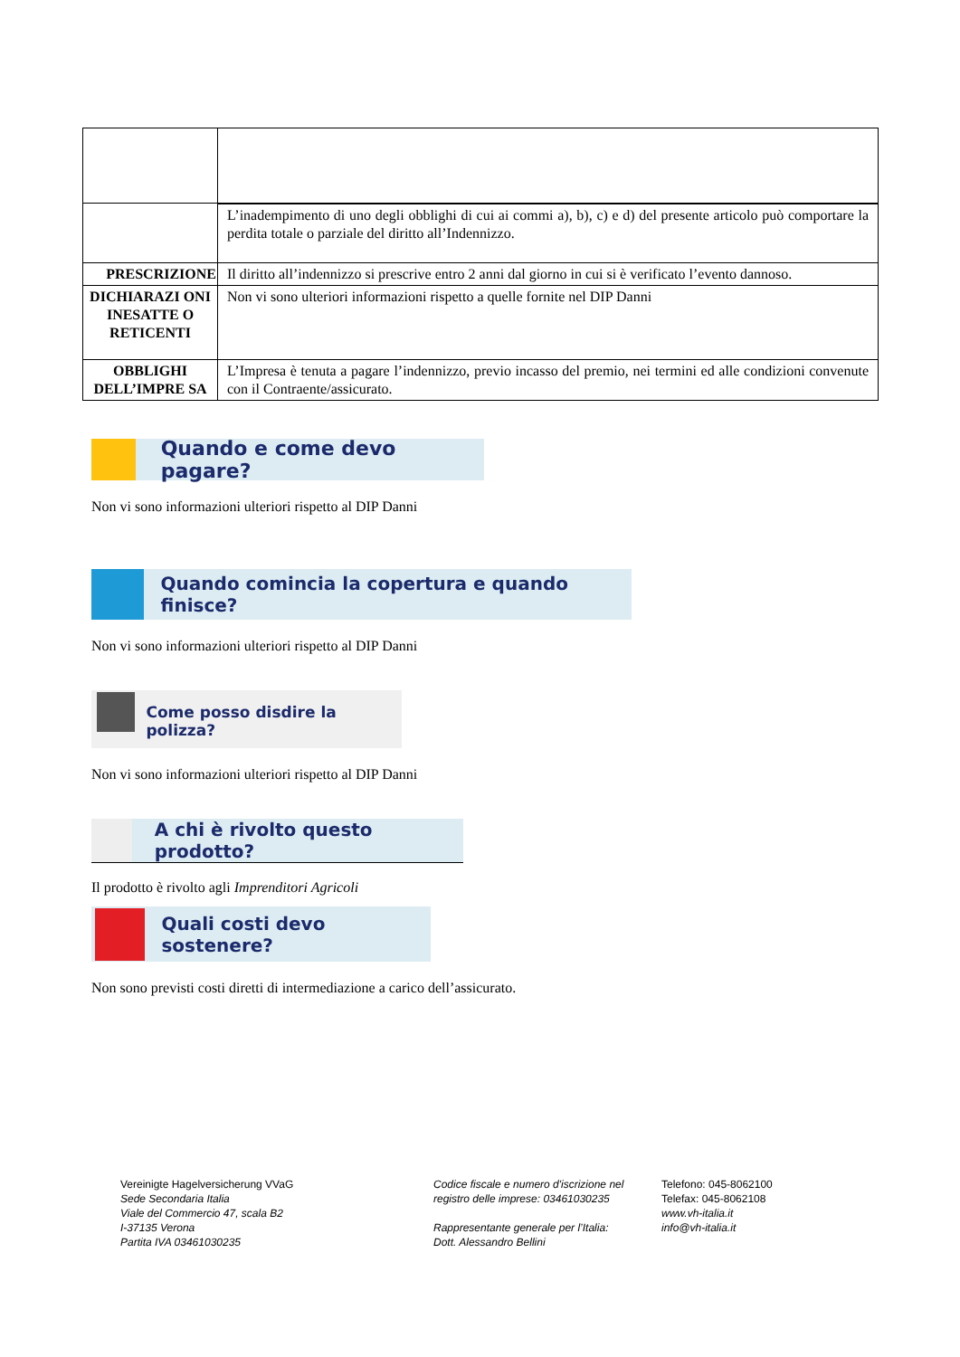| | L’inadempimento di uno degli obblighi di cui ai commi a), b), c) e d) del presente articolo può comportare la perdita totale o parziale del diritto all’Indennizzo. |
| PRESCRIZIONE | Il diritto all’indennizzo si prescrive entro 2 anni dal giorno in cui si è verificato l’evento dannoso. |
| DICHIARAZI ONI INESATTE O RETICENTI | Non vi sono ulteriori informazioni rispetto a quelle fornite nel DIP Danni |
| OBBLIGHI DELL’IMPRE SA | L’Impresa è tenuta a pagare l’indennizzo, previo incasso del premio, nei termini ed alle condizioni convenute con il Contraente/assicurato. |
Quando e come devo pagare?
Non vi sono informazioni ulteriori rispetto al DIP Danni
Quando comincia la copertura e quando finisce?
Non vi sono informazioni ulteriori rispetto al DIP Danni
Come posso disdire la polizza?
Non vi sono informazioni ulteriori rispetto al DIP Danni
A chi è rivolto questo prodotto?
Il prodotto è rivolto agli Imprenditori Agricoli
Quali costi devo sostenere?
Non sono previsti costi diretti di intermediazione a carico dell’assicurato.
Vereinigte Hagelversicherung VVaG
Sede Secondaria Italia
Viale del Commercio 47, scala B2
I-37135 Verona
Partita IVA 03461030235
Codice fiscale e numero d'iscrizione nel registro delle imprese: 03461030235
Rappresentante generale per l’Italia:
Dott. Alessandro Bellini
Telefono: 045-8062100
Telefax: 045-8062108
www.vh-italia.it
info@vh-italia.it